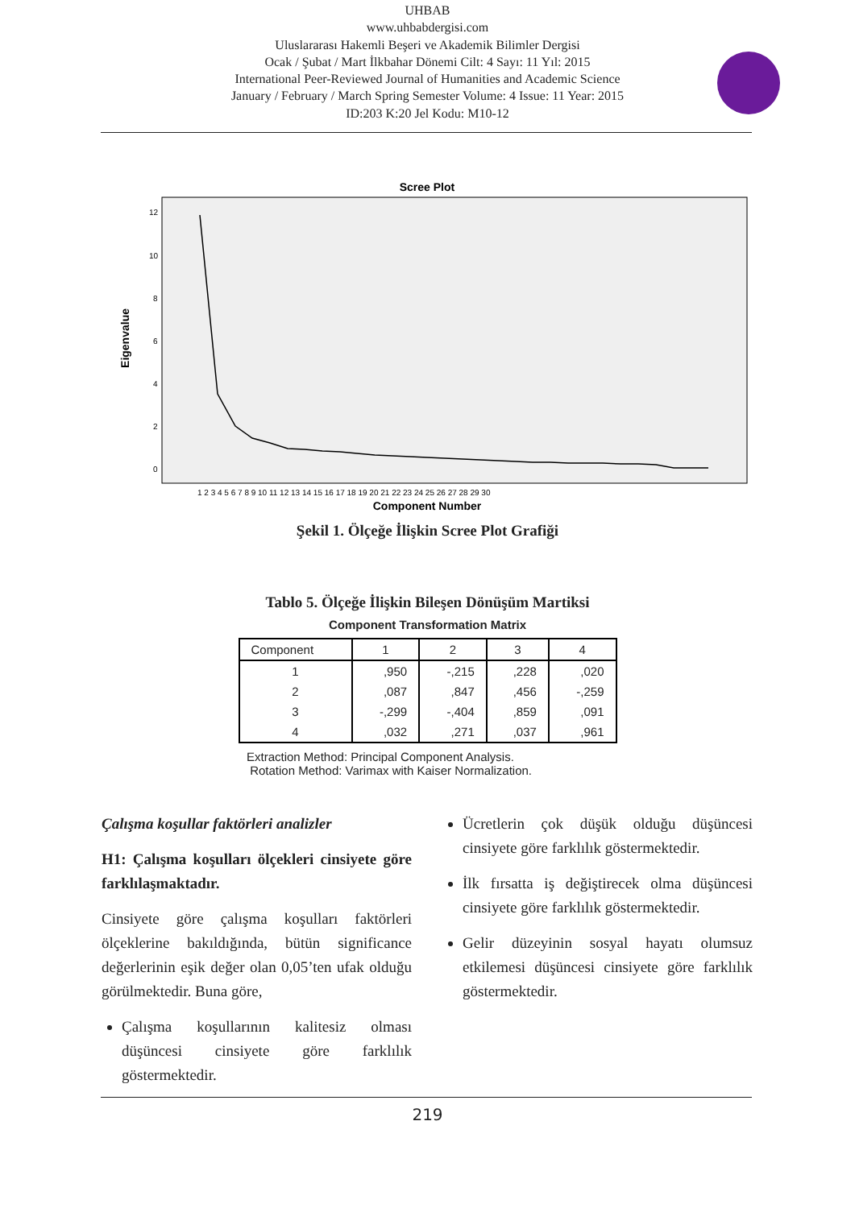UHBAB
www.uhbabdergisi.com
Uluslararası Hakemli Beşeri ve Akademik Bilimler Dergisi
Ocak / Şubat / Mart İlkbahar Dönemi Cilt: 4 Sayı: 11 Yıl: 2015
International Peer-Reviewed Journal of Humanities and Academic Science
January / February / March Spring Semester Volume: 4 Issue: 11 Year: 2015
ID:203 K:20 Jel Kodu: M10-12
Scree Plot
Eigenvalue
12
10
8
6
4
2
0
Component Number
1 2 3 4 5 6 7 8 9 10 11 12 13 14 15 16 17 18 19 20 21 22 23 24 25 26 27 28 29 30
Şekil 1. Ölçeğe İlişkin Scree Plot Grafiği
Tablo 5. Ölçeğe İlişkin Bileşen Dönüşüm Martiksi
Component Transformation Matrix
| Component | 1 | 2 | 3 | 4 |
| --- | --- | --- | --- | --- |
| 1 | ,950 | -,215 | ,228 | ,020 |
| 2 | ,087 | ,847 | ,456 | -,259 |
| 3 | -,299 | -,404 | ,859 | ,091 |
| 4 | ,032 | ,271 | ,037 | ,961 |
Extraction Method: Principal Component Analysis.
Rotation Method: Varimax with Kaiser Normalization.
Çalışma koşullar faktörleri analizler
H1: Çalışma koşulları ölçekleri cinsiyete göre farklılaşmaktadır.
Cinsiyete göre çalışma koşulları faktörleri ölçeklerine bakıldığında, bütün significance değerlerinin eşik değer olan 0,05’ten ufak olduğu görülmektedir. Buna göre,
Çalışma koşullarının kalitesiz olması düşüncesi cinsiyete göre farklılık göstermektedir.
Ücretlerin çok düşük olduğu düşüncesi cinsiyete göre farklılık göstermektedir.
İlk fırsatta iş değiştirecek olma düşüncesi cinsiyete göre farklılık göstermektedir.
Gelir düzeyinin sosyal hayatı olumsuz etkilemesi düşüncesi cinsiyete göre farklılık göstermektedir.
219